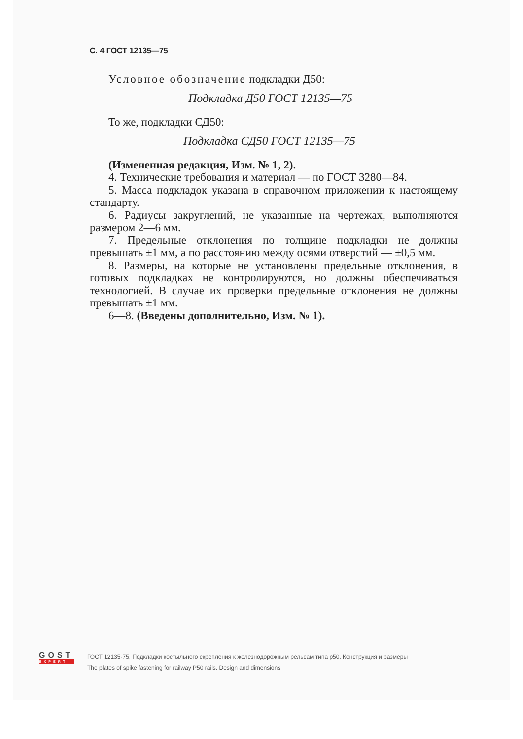С. 4 ГОСТ 12135—75
Условное обозначение подкладки Д50:
Подкладка Д50 ГОСТ 12135—75
То же, подкладки СД50:
Подкладка СД50 ГОСТ 12135—75
(Измененная редакция, Изм. № 1, 2).
4. Технические требования и материал — по ГОСТ 3280—84.
5. Масса подкладок указана в справочном приложении к настоящему стандарту.
6. Радиусы закруглений, не указанные на чертежах, выполняются размером 2—6 мм.
7. Предельные отклонения по толщине подкладки не должны превышать ±1 мм, а по расстоянию между осями отверстий — ±0,5 мм.
8. Размеры, на которые не установлены предельные отклонения, в готовых подкладках не контролируются, но должны обеспечиваться технологией. В случае их проверки предельные отклонения не должны превышать ±1 мм.
6—8. (Введены дополнительно, Изм. № 1).
GOST
EXPERT
ГОСТ 12135-75, Подкладки костыльного скрепления к железнодорожным рельсам типа р50. Конструкция и размеры
The plates of spike fastening for railway P50 rails. Design and dimensions